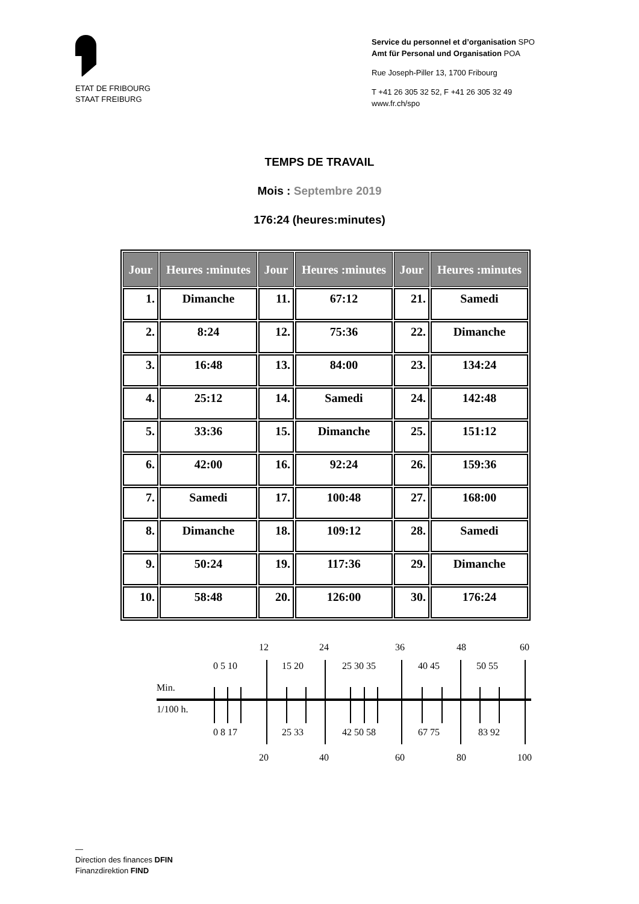ETAT DE FRIBOURG
STAAT FREIBURG
Service du personnel et d’organisation SPO
Amt für Personal und Organisation POA
Rue Joseph-Piller 13, 1700 Fribourg
T +41 26 305 32 52, F +41 26 305 32 49
www.fr.ch/spo
TEMPS DE TRAVAIL
Mois : Septembre 2019
176:24 (heures:minutes)
| Jour | Heures :minutes | Jour | Heures :minutes | Jour | Heures :minutes |
| --- | --- | --- | --- | --- | --- |
| 1. | Dimanche | 11. | 67:12 | 21. | Samedi |
| 2. | 8:24 | 12. | 75:36 | 22. | Dimanche |
| 3. | 16:48 | 13. | 84:00 | 23. | 134:24 |
| 4. | 25:12 | 14. | Samedi | 24. | 142:48 |
| 5. | 33:36 | 15. | Dimanche | 25. | 151:12 |
| 6. | 42:00 | 16. | 92:24 | 26. | 159:36 |
| 7. | Samedi | 17. | 100:48 | 27. | 168:00 |
| 8. | Dimanche | 18. | 109:12 | 28. | Samedi |
| 9. | 50:24 | 19. | 117:36 | 29. | Dimanche |
| 10. | 58:48 | 20. | 126:00 | 30. | 176:24 |
12 24 36 48 60
0 5 10 15 20 25 30 35 40 45 50 55
Min.
1/100 h.
0 8 17 25 33 42 50 58 67 75 83 92
20 40 60 80 100
—
Direction des finances DFIN
Finanzdirektion FIND